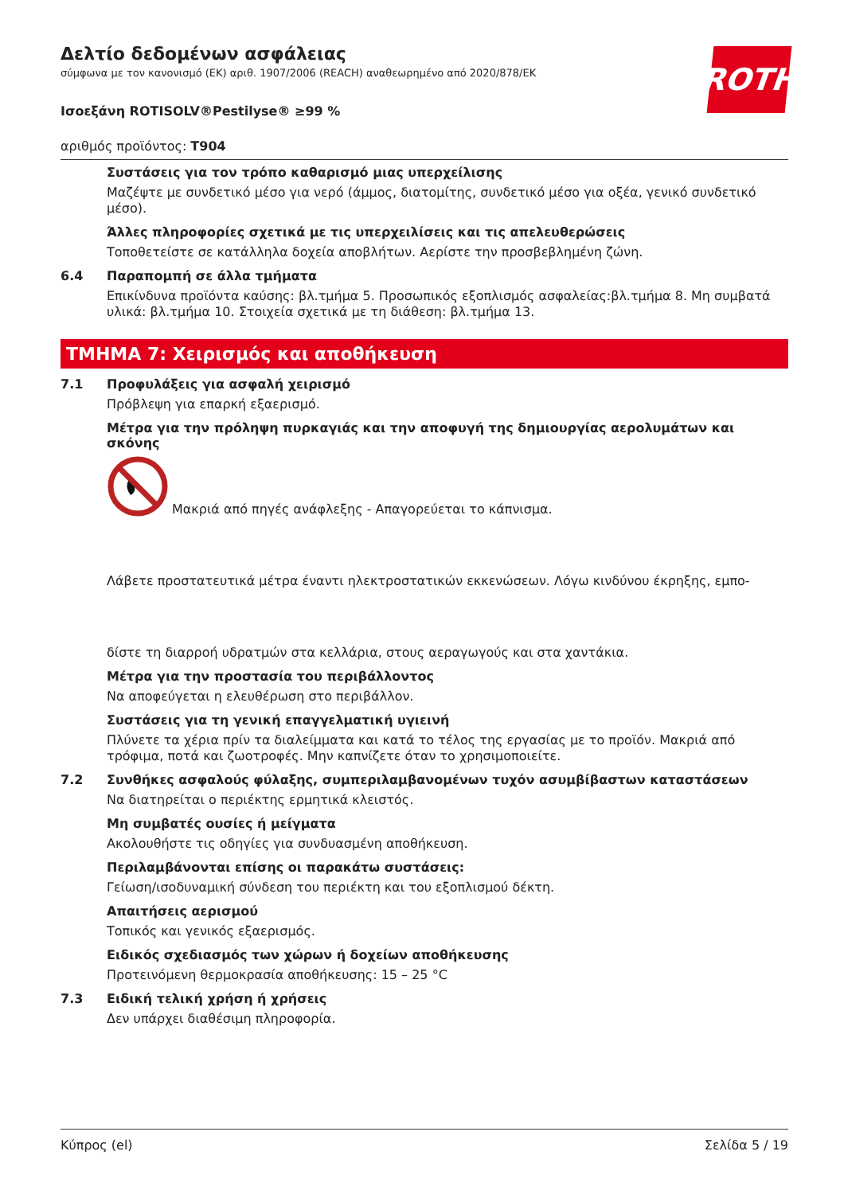ROTH
Δελτίο δεδομένων ασφάλειας
σύμφωνα με τον κανονισμό (ΕΚ) αριθ. 1907/2006 (REACH) αναθεωρημένο από 2020/878/ΕΚ
Ισοεξάνη ROTISOLV®Pestilyse® ≥99 %
αριθμός προϊόντος: T904
Συστάσεις για τον τρόπο καθαρισμό μιας υπερχείλισης
Μαζέψτε με συνδετικό μέσο για νερό (άμμος, διατομίτης, συνδετικό μέσο για οξέα, γενικό συνδετικό μέσο).
Άλλες πληροφορίες σχετικά με τις υπερχειλίσεις και τις απελευθερώσεις
Τοποθετείστε σε κατάλληλα δοχεία αποβλήτων. Αερίστε την προσβεβλημένη ζώνη.
6.4 Παραπομπή σε άλλα τμήματα
Επικίνδυνα προϊόντα καύσης: βλ.τμήμα 5. Προσωπικός εξοπλισμός ασφαλείας:βλ.τμήμα 8. Μη συμβατά υλικά: βλ.τμήμα 10. Στοιχεία σχετικά με τη διάθεση: βλ.τμήμα 13.
ΤΜΗΜΑ 7: Χειρισμός και αποθήκευση
7.1 Προφυλάξεις για ασφαλή χειρισμό
Πρόβλεψη για επαρκή εξαερισμό.
Μέτρα για την πρόληψη πυρκαγιάς και την αποφυγή της δημιουργίας αερολυμάτων και σκόνης
Μακριά από πηγές ανάφλεξης - Απαγορεύεται το κάπνισμα.
Λάβετε προστατευτικά μέτρα έναντι ηλεκτροστατικών εκκενώσεων. Λόγω κινδύνου έκρηξης, εμπο-
δίστε τη διαρροή υδρατμών στα κελλάρια, στους αεραγωγούς και στα χαντάκια.
Μέτρα για την προστασία του περιβάλλοντος
Να αποφεύγεται η ελευθέρωση στο περιβάλλον.
Συστάσεις για τη γενική επαγγελματική υγιεινή
Πλύνετε τα χέρια πρίν τα διαλείμματα και κατά το τέλος της εργασίας με το προϊόν. Μακριά από τρόφιμα, ποτά και ζωοτροφές. Μην καπνίζετε όταν το χρησιμοποιείτε.
7.2 Συνθήκες ασφαλούς φύλαξης, συμπεριλαμβανομένων τυχόν ασυμβίβαστων καταστάσεων
Να διατηρείται ο περιέκτης ερμητικά κλειστός.
Μη συμβατές ουσίες ή μείγματα
Ακολουθήστε τις οδηγίες για συνδυασμένη αποθήκευση.
Περιλαμβάνονται επίσης οι παρακάτω συστάσεις:
Γείωση/ισοδυναμική σύνδεση του περιέκτη και του εξοπλισμού δέκτη.
Απαιτήσεις αερισμού
Τοπικός και γενικός εξαερισμός.
Ειδικός σχεδιασμός των χώρων ή δοχείων αποθήκευσης
Προτεινόμενη θερμοκρασία αποθήκευσης: 15 – 25 °C
7.3 Ειδική τελική χρήση ή χρήσεις
Δεν υπάρχει διαθέσιμη πληροφορία.
Κύπρος (el) Σελίδα 5 / 19